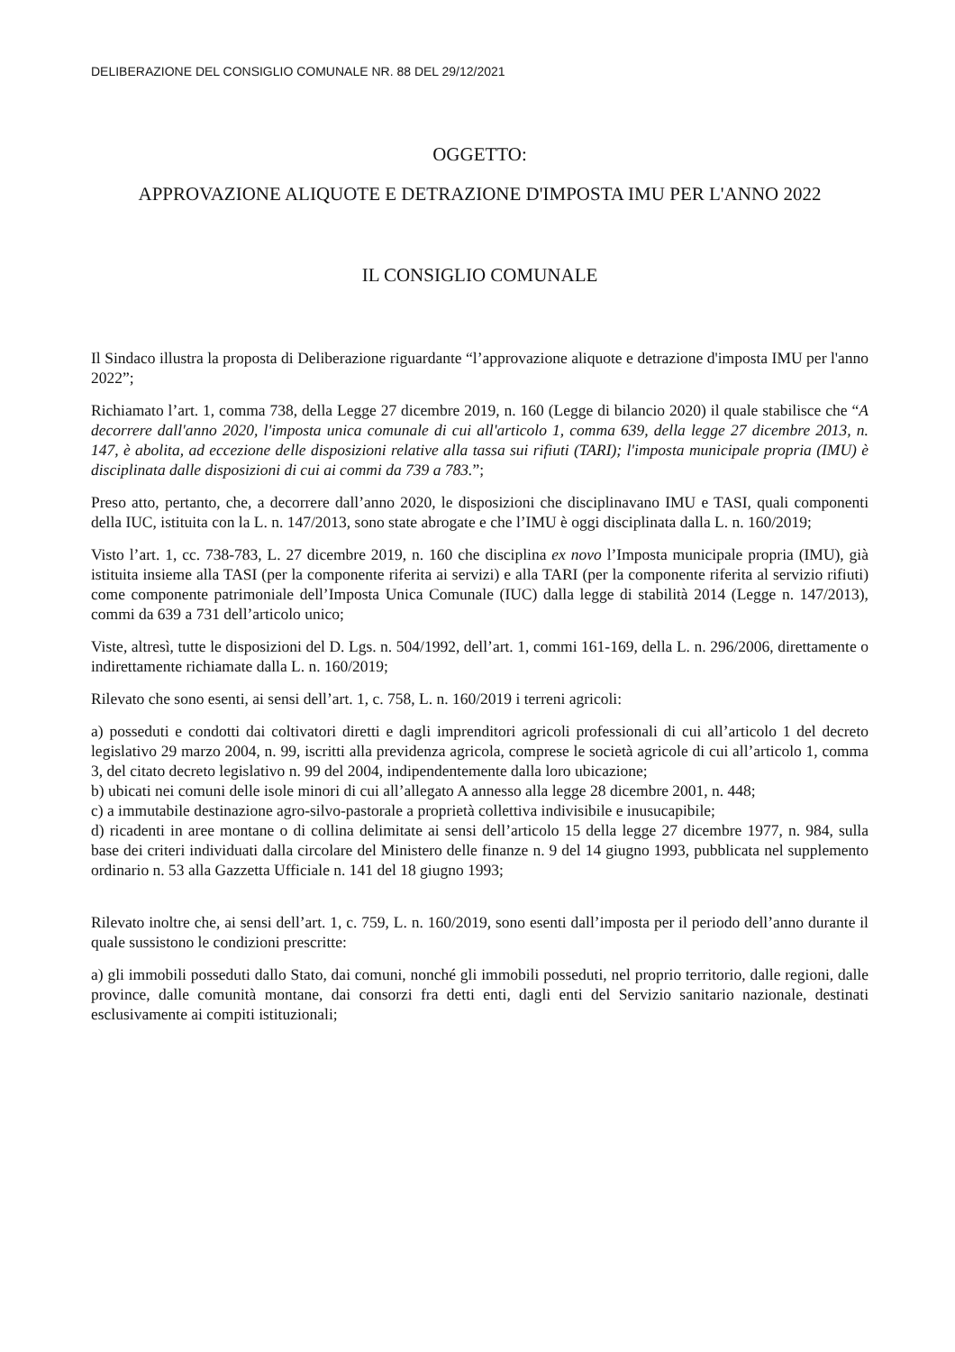DELIBERAZIONE DEL CONSIGLIO COMUNALE NR. 88 DEL 29/12/2021
OGGETTO:
APPROVAZIONE ALIQUOTE E DETRAZIONE D'IMPOSTA IMU PER L'ANNO 2022
IL CONSIGLIO COMUNALE
Il Sindaco illustra la proposta di Deliberazione riguardante “l’approvazione aliquote e detrazione d'imposta IMU per l'anno 2022”;
Richiamato l’art. 1, comma 738, della Legge 27 dicembre 2019, n. 160 (Legge di bilancio 2020) il quale stabilisce che “A decorrere dall'anno 2020, l'imposta unica comunale di cui all'articolo 1, comma 639, della legge 27 dicembre 2013, n. 147, è abolita, ad eccezione delle disposizioni relative alla tassa sui rifiuti (TARI); l'imposta municipale propria (IMU) è disciplinata dalle disposizioni di cui ai commi da 739 a 783.”;
Preso atto, pertanto, che, a decorrere dall’anno 2020, le disposizioni che disciplinavano IMU e TASI, quali componenti della IUC, istituita con la L. n. 147/2013, sono state abrogate e che l’IMU è oggi disciplinata dalla L. n. 160/2019;
Visto l’art. 1, cc. 738-783, L. 27 dicembre 2019, n. 160 che disciplina ex novo l’Imposta municipale propria (IMU), già istituita insieme alla TASI (per la componente riferita ai servizi) e alla TARI (per la componente riferita al servizio rifiuti) come componente patrimoniale dell’Imposta Unica Comunale (IUC) dalla legge di stabilità 2014 (Legge n. 147/2013), commi da 639 a 731 dell’articolo unico;
Viste, altresì, tutte le disposizioni del D. Lgs. n. 504/1992, dell’art. 1, commi 161-169, della L. n. 296/2006, direttamente o indirettamente richiamate dalla L. n. 160/2019;
Rilevato che sono esenti, ai sensi dell’art. 1, c. 758, L. n. 160/2019 i terreni agricoli:
a) posseduti e condotti dai coltivatori diretti e dagli imprenditori agricoli professionali di cui all’articolo 1 del decreto legislativo 29 marzo 2004, n. 99, iscritti alla previdenza agricola, comprese le società agricole di cui all’articolo 1, comma 3, del citato decreto legislativo n. 99 del 2004, indipendentemente dalla loro ubicazione;
b) ubicati nei comuni delle isole minori di cui all’allegato A annesso alla legge 28 dicembre 2001, n. 448;
c) a immutabile destinazione agro-silvo-pastorale a proprietà collettiva indivisibile e inusucapibile;
d) ricadenti in aree montane o di collina delimitate ai sensi dell’articolo 15 della legge 27 dicembre 1977, n. 984, sulla base dei criteri individuati dalla circolare del Ministero delle finanze n. 9 del 14 giugno 1993, pubblicata nel supplemento ordinario n. 53 alla Gazzetta Ufficiale n. 141 del 18 giugno 1993;
Rilevato inoltre che, ai sensi dell’art. 1, c. 759, L. n. 160/2019, sono esenti dall’imposta per il periodo dell’anno durante il quale sussistono le condizioni prescritte:
a) gli immobili posseduti dallo Stato, dai comuni, nonché gli immobili posseduti, nel proprio territorio, dalle regioni, dalle province, dalle comunità montane, dai consorzi fra detti enti, dagli enti del Servizio sanitario nazionale, destinati esclusivamente ai compiti istituzionali;